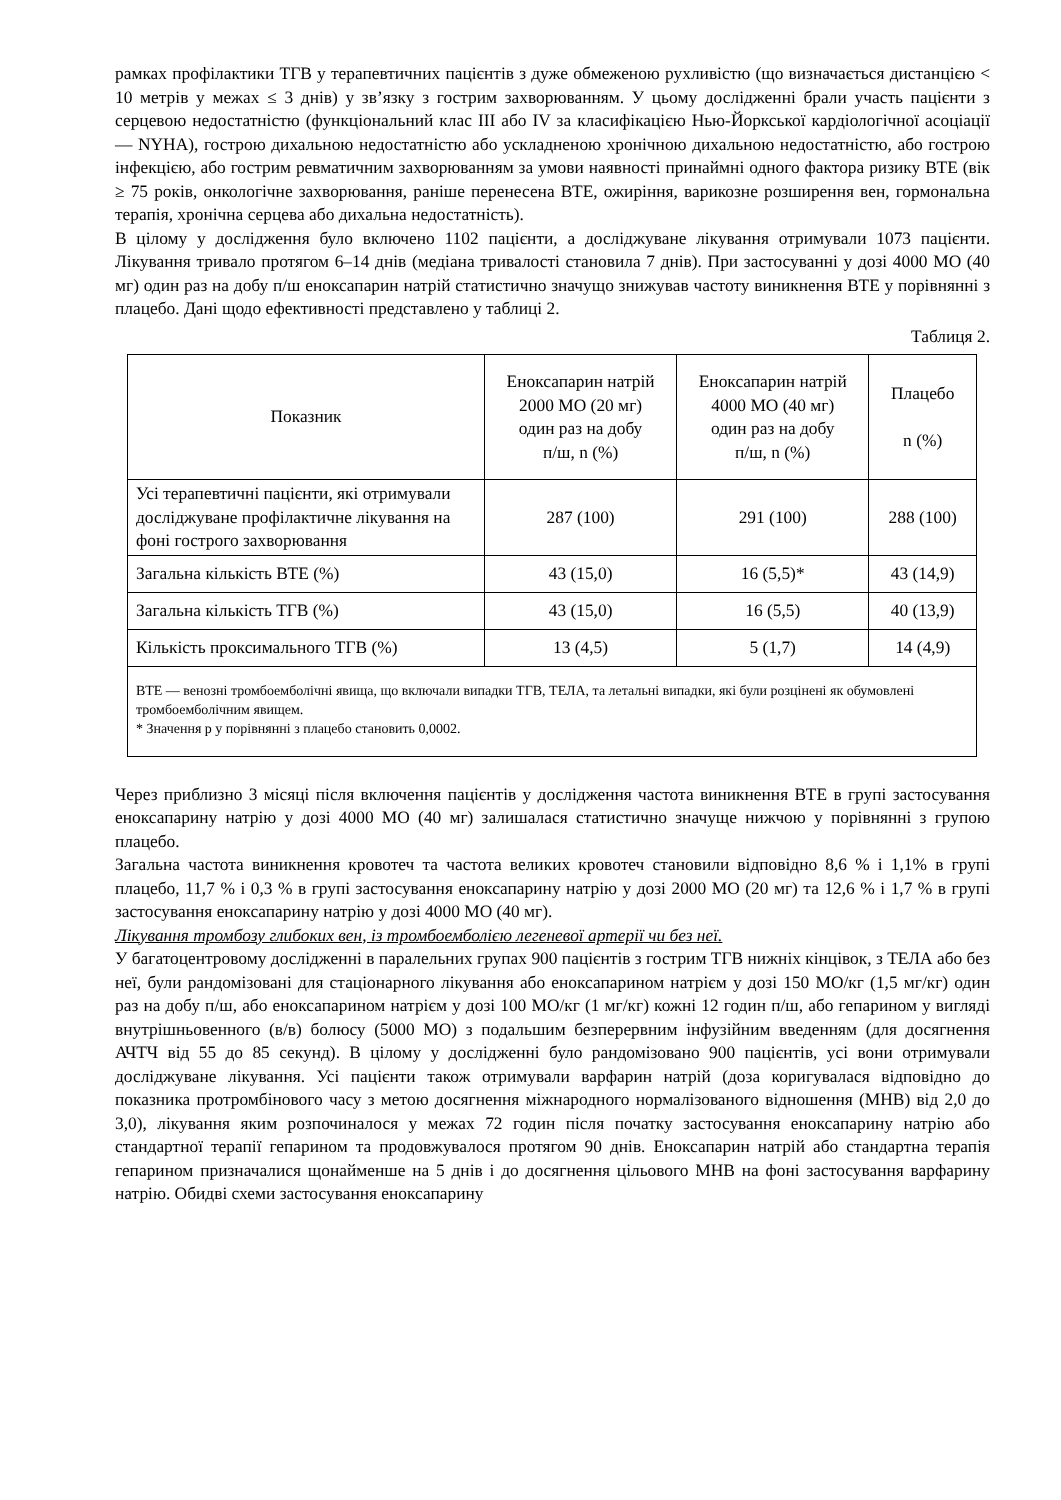рамках профілактики ТГВ у терапевтичних пацієнтів з дуже обмеженою рухливістю (що визначається дистанцією < 10 метрів у межах ≤ 3 днів) у зв’язку з гострим захворюванням. У цьому дослідженні брали участь пацієнти з серцевою недостатністю (функціональний клас III або IV за класифікацією Нью-Йоркської кардіологічної асоціації — NYHA), гострою дихальною недостатністю або ускладненою хронічною дихальною недостатністю, або гострою інфекцією, або гострим ревматичним захворюванням за умови наявності принаймні одного фактора ризику ВТЕ (вік ≥ 75 років, онкологічне захворювання, раніше перенесена ВТЕ, ожиріння, варикозне розширення вен, гормональна терапія, хронічна серцева або дихальна недостатність).
В цілому у дослідження було включено 1102 пацієнти, а досліджуване лікування отримували 1073 пацієнти. Лікування тривало протягом 6–14 днів (медіана тривалості становила 7 днів). При застосуванні у дозі 4000 МО (40 мг) один раз на добу п/ш еноксапарин натрій статистично значущо знижував частоту виникнення ВТЕ у порівнянні з плацебо. Дані щодо ефективності представлено у таблиці 2.
Таблиця 2.
| Показник | Еноксапарин натрій 2000 МО (20 мг) один раз на добу п/ш, n (%) | Еноксапарин натрій 4000 МО (40 мг) один раз на добу п/ш, n (%) | Плацебо n (%) |
| --- | --- | --- | --- |
| Усі терапевтичні пацієнти, які отримували досліджуване профілактичне лікування на фоні гострого захворювання | 287 (100) | 291 (100) | 288 (100) |
| Загальна кількість ВТЕ (%) | 43 (15,0) | 16 (5,5)* | 43 (14,9) |
| Загальна кількість ТГВ (%) | 43 (15,0) | 16 (5,5) | 40 (13,9) |
| Кількість проксимального ТГВ (%) | 13 (4,5) | 5 (1,7) | 14 (4,9) |
| ВТЕ — венозні тромбоемболічні явища, що включали випадки ТГВ, ТЕЛА, та летальні випадки, які були розцінені як обумовлені тромбоемболічним явищем. * Значення p у порівнянні з плацебо становить 0,0002. | | | |
Через приблизно 3 місяці після включення пацієнтів у дослідження частота виникнення ВТЕ в групі застосування еноксапарину натрію у дозі 4000 МО (40 мг) залишалася статистично значуще нижчою у порівнянні з групою плацебо.
Загальна частота виникнення кровотеч та частота великих кровотеч становили відповідно 8,6 % і 1,1% в групі плацебо, 11,7 % і 0,3 % в групі застосування еноксапарину натрію у дозі 2000 МО (20 мг) та 12,6 % і 1,7 % в групі застосування еноксапарину натрію у дозі 4000 МО (40 мг).
Лікування тромбозу глибоких вен, із тромбоемболією легеневої артерії чи без неї.
У багатоцентровому дослідженні в паралельних групах 900 пацієнтів з гострим ТГВ нижніх кінцівок, з ТЕЛА або без неї, були рандомізовані для стаціонарного лікування або еноксапарином натрієм у дозі 150 МО/кг (1,5 мг/кг) один раз на добу п/ш, або еноксапарином натрієм у дозі 100 МО/кг (1 мг/кг) кожні 12 годин п/ш, або гепарином у вигляді внутрішньовенного (в/в) болюсу (5000 МО) з подальшим безперервним інфузійним введенням (для досягнення АЧТЧ від 55 до 85 секунд). В цілому у дослідженні було рандомізовано 900 пацієнтів, усі вони отримували досліджуване лікування. Усі пацієнти також отримували варфарин натрій (доза коригувалася відповідно до показника протромбінового часу з метою досягнення міжнародного нормалізованого відношення (МНВ) від 2,0 до 3,0), лікування яким розпочиналося у межах 72 годин після початку застосування еноксапарину натрію або стандартної терапії гепарином та продовжувалося протягом 90 днів. Еноксапарин натрій або стандартна терапія гепарином призначалися щонайменше на 5 днів і до досягнення цільового МНВ на фоні застосування варфарину натрію. Обидві схеми застосування еноксапарину